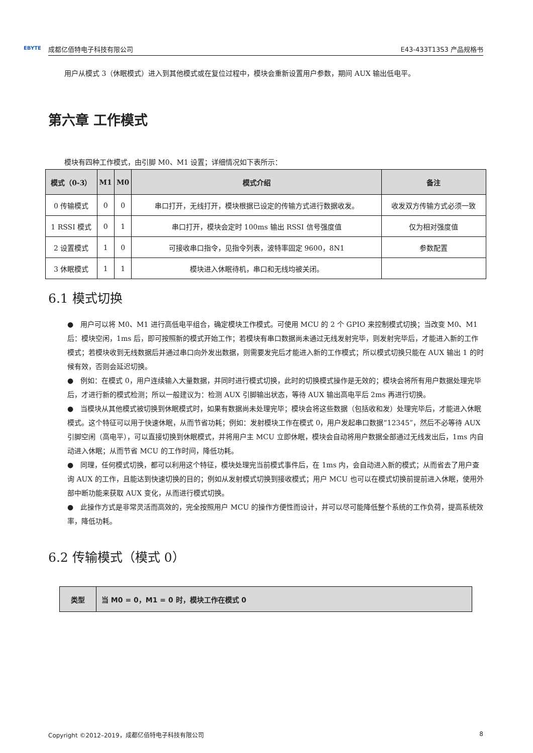EBYTE 成都亿佰特电子科技有限公司 E43-433T13S3 产品规格书
用户从模式 3（休眠模式）进入到其他模式或在复位过程中，模块会重新设置用户参数，期间 AUX 输出低电平。
第六章 工作模式
模块有四种工作模式，由引脚 M0、M1 设置；详细情况如下表所示：
| 模式（0-3） | M1 | M0 | 模式介绍 | 备注 |
| --- | --- | --- | --- | --- |
| 0 传输模式 | 0 | 0 | 串口打开，无线打开，模块根据已设定的传输方式进行数据收发。 | 收发双方传输方式必须一致 |
| 1 RSSI 模式 | 0 | 1 | 串口打开，模块会定时 100ms 输出 RSSI 信号强度值 | 仅为相对强度值 |
| 2 设置模式 | 1 | 0 | 可接收串口指令，见指令列表，波特率固定 9600，8N1 | 参数配置 |
| 3 休眠模式 | 1 | 1 | 模块进入休眠待机，串口和无线均被关闭。 | |
6.1 模式切换
●　用户可以将 M0、M1 进行高低电平组合，确定模块工作模式。可使用 MCU 的 2 个 GPIO 来控制模式切换；当改变 M0、M1 后：模块空闲，1ms 后，即可按照新的模式开始工作；若模块有串口数据尚未通过无线发射完毕，则发射完毕后，才能进入新的工作模式；若模块收到无线数据后并通过串口向外发出数据，则需要发完后才能进入新的工作模式；所以模式切换只能在 AUX 输出 1 的时候有效，否则会延迟切换。
●　例如：在模式 0，用户连续输入大量数据，并同时进行模式切换，此时的切换模式操作是无效的；模块会将所有用户数据处理完毕后，才进行新的模式检测；所以一般建议为：检测 AUX 引脚输出状态，等待 AUX 输出高电平后 2ms 再进行切换。
●　当模块从其他模式被切换到休眠模式时，如果有数据尚未处理完毕；模块会将这些数据（包括收和发）处理完毕后，才能进入休眠模式。这个特征可以用于快速休眠，从而节省功耗；例如：发射模块工作在模式 0，用户发起串口数据“12345”，然后不必等待 AUX 引脚空闲（高电平），可以直接切换到休眠模式，并将用户主 MCU 立即休眠，模块会自动将用户数据全部通过无线发出后，1ms 内自动进入休眠；从而节省 MCU 的工作时间，降低功耗。
●　同理，任何模式切换，都可以利用这个特征，模块处理完当前模式事件后，在 1ms 内，会自动进入新的模式；从而省去了用户查询 AUX 的工作，且能达到快速切换的目的；例如从发射模式切换到接收模式；用户 MCU 也可以在模式切换前提前进入休眠，使用外部中断功能来获取 AUX 变化，从而进行模式切换。
●　此操作方式是非常灵活而高效的，完全按照用户 MCU 的操作方便性而设计，并可以尽可能降低整个系统的工作负荷，提高系统效率，降低功耗。
6.2 传输模式（模式 0）
| 类型 | 当 M0 = 0，M1 = 0 时，模块工作在模式 0 |
| --- | --- |
Copyright ©2012–2019，成都亿佰特电子科技有限公司 8